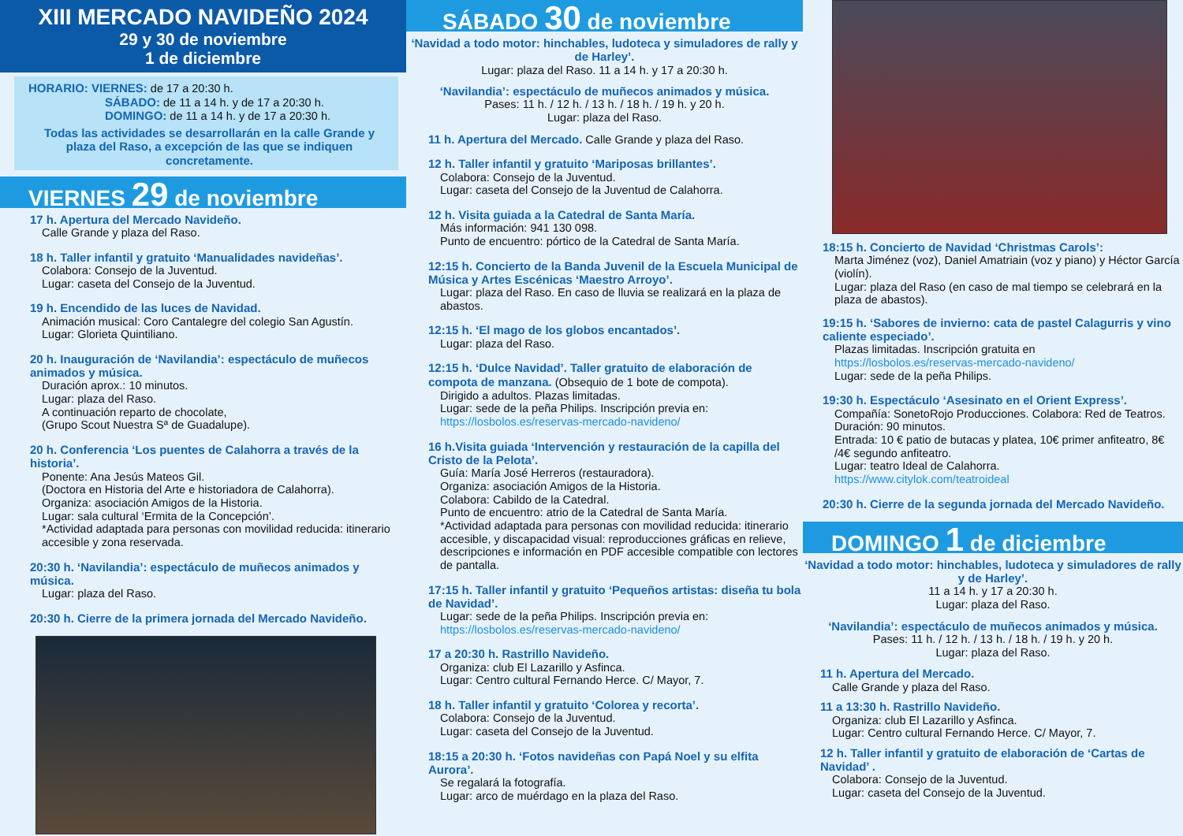XIII MERCADO NAVIDEÑO 2024
29 y 30 de noviembre
1 de diciembre
HORARIO: VIERNES: de 17 a 20:30 h.
SÁBADO: de 11 a 14 h. y de 17 a 20:30 h.
DOMINGO: de 11 a 14 h. y de 17 a 20:30 h.
Todas las actividades se desarrollarán en la calle Grande y plaza del Raso, a excepción de las que se indiquen concretamente.
VIERNES 29 de noviembre
17 h. Apertura del Mercado Navideño.
Calle Grande y plaza del Raso.
18 h. Taller infantil y gratuito ‘Manualidades navideñas’.
Colabora: Consejo de la Juventud.
Lugar: caseta del Consejo de la Juventud.
19 h. Encendido de las luces de Navidad.
Animación musical: Coro Cantalegre del colegio San Agustín.
Lugar: Glorieta Quintiliano.
20 h. Inauguración de ‘Navilandia’: espectáculo de muñecos animados y música.
Duración aprox.: 10 minutos.
Lugar: plaza del Raso.
A continuación reparto de chocolate,
(Grupo Scout Nuestra Sª de Guadalupe).
20 h. Conferencia ‘Los puentes de Calahorra a través de la historia’.
Ponente: Ana Jesús Mateos Gil.
(Doctora en Historia del Arte e historiadora de Calahorra).
Organiza: asociación Amigos de la Historia.
Lugar: sala cultural ‘Ermita de la Concepción’.
*Actividad adaptada para personas con movilidad reducida: itinerario accesible y zona reservada.
20:30 h. ‘Navilandia’: espectáculo de muñecos animados y música.
Lugar: plaza del Raso.
20:30 h. Cierre de la primera jornada del Mercado Navideño.
SÁBADO 30 de noviembre
‘Navidad a todo motor: hinchables, ludoteca y simuladores de rally y de Harley’.
Lugar: plaza del Raso. 11 a 14 h. y 17 a 20:30 h.
‘Navilandia’: espectáculo de muñecos animados y música.
Pases: 11 h. / 12 h. / 13 h. / 18 h. / 19 h. y 20 h.
Lugar: plaza del Raso.
11 h. Apertura del Mercado. Calle Grande y plaza del Raso.
12 h. Taller infantil y gratuito ‘Mariposas brillantes’.
Colabora: Consejo de la Juventud.
Lugar: caseta del Consejo de la Juventud de Calahorra.
12 h. Visita guiada a la Catedral de Santa María.
Más información: 941 130 098.
Punto de encuentro: pórtico de la Catedral de Santa María.
12:15 h. Concierto de la Banda Juvenil de la Escuela Municipal de Música y Artes Escénicas ‘Maestro Arroyo’.
Lugar: plaza del Raso. En caso de lluvia se realizará en la plaza de abastos.
12:15 h. ‘El mago de los globos encantados’.
Lugar: plaza del Raso.
12:15 h. ‘Dulce Navidad’. Taller gratuito de elaboración de compota de manzana. (Obsequio de 1 bote de compota).
Dirigido a adultos. Plazas limitadas.
Lugar: sede de la peña Philips. Inscripción previa en:
https://losbolos.es/reservas-mercado-navideno/
16 h.Visita guiada ‘Intervención y restauración de la capilla del Cristo de la Pelota’.
Guía: María José Herreros (restauradora).
Organiza: asociación Amigos de la Historia.
Colabora: Cabildo de la Catedral.
Punto de encuentro: atrio de la Catedral de Santa María.
*Actividad adaptada para personas con movilidad reducida: itinerario accesible, y discapacidad visual: reproducciones gráficas en relieve, descripciones e información en PDF accesible compatible con lectores de pantalla.
17:15 h. Taller infantil y gratuito ‘Pequeños artistas: diseña tu bola de Navidad’.
Lugar: sede de la peña Philips. Inscripción previa en:
https://losbolos.es/reservas-mercado-navideno/
17 a 20:30 h. Rastrillo Navideño.
Organiza: club El Lazarillo y Asfinca.
Lugar: Centro cultural Fernando Herce. C/ Mayor, 7.
18 h. Taller infantil y gratuito ‘Colorea y recorta’.
Colabora: Consejo de la Juventud.
Lugar: caseta del Consejo de la Juventud.
18:15 a 20:30 h. ‘Fotos navideñas con Papá Noel y su elfita Aurora’.
Se regalará la fotografía.
Lugar: arco de muérdago en la plaza del Raso.
18:15 h. Concierto de Navidad ‘Christmas Carols’:
Marta Jiménez (voz), Daniel Amatriain (voz y piano) y Héctor García (violín).
Lugar: plaza del Raso (en caso de mal tiempo se celebrará en la plaza de abastos).
19:15 h. ‘Sabores de invierno: cata de pastel Calagurris y vino caliente especiado’.
Plazas limitadas. Inscripción gratuita en
https://losbolos.es/reservas-mercado-navideno/
Lugar: sede de la peña Philips.
19:30 h. Espectáculo ‘Asesinato en el Orient Express’.
Compañía: SonetoRojo Producciones. Colabora: Red de Teatros.
Duración: 90 minutos.
Entrada: 10 € patio de butacas y platea, 10€ primer anfiteatro, 8€ /4€ segundo anfiteatro.
Lugar: teatro Ideal de Calahorra.
https://www.citylok.com/teatroideal
20:30 h. Cierre de la segunda jornada del Mercado Navideño.
DOMINGO 1 de diciembre
‘Navidad a todo motor: hinchables, ludoteca y simuladores de rally y de Harley’.
11 a 14 h. y 17 a 20:30 h.
Lugar: plaza del Raso.
‘Navilandia’: espectáculo de muñecos animados y música.
Pases: 11 h. / 12 h. / 13 h. / 18 h. / 19 h. y 20 h.
Lugar: plaza del Raso.
11 h. Apertura del Mercado.
Calle Grande y plaza del Raso.
11 a 13:30 h. Rastrillo Navideño.
Organiza: club El Lazarillo y Asfinca.
Lugar: Centro cultural Fernando Herce. C/ Mayor, 7.
12 h. Taller infantil y gratuito de elaboración de ‘Cartas de Navidad’ .
Colabora: Consejo de la Juventud.
Lugar: caseta del Consejo de la Juventud.